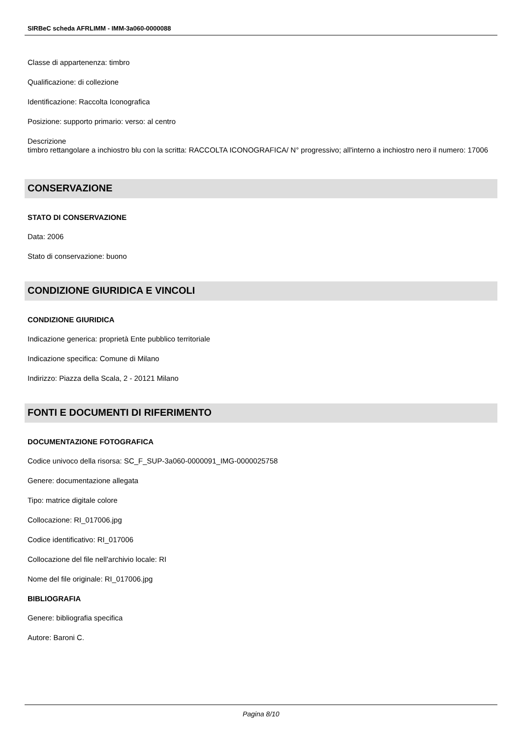SIRBeC scheda AFRLIMM - IMM-3a060-0000088
Classe di appartenenza: timbro
Qualificazione: di collezione
Identificazione: Raccolta Iconografica
Posizione: supporto primario: verso: al centro
Descrizione
timbro rettangolare a inchiostro blu con la scritta: RACCOLTA ICONOGRAFICA/ N° progressivo; all'interno a inchiostro nero il numero: 17006
CONSERVAZIONE
STATO DI CONSERVAZIONE
Data: 2006
Stato di conservazione: buono
CONDIZIONE GIURIDICA E VINCOLI
CONDIZIONE GIURIDICA
Indicazione generica: proprietà Ente pubblico territoriale
Indicazione specifica: Comune di Milano
Indirizzo: Piazza della Scala, 2 - 20121 Milano
FONTI E DOCUMENTI DI RIFERIMENTO
DOCUMENTAZIONE FOTOGRAFICA
Codice univoco della risorsa: SC_F_SUP-3a060-0000091_IMG-0000025758
Genere: documentazione allegata
Tipo: matrice digitale colore
Collocazione: RI_017006.jpg
Codice identificativo: RI_017006
Collocazione del file nell'archivio locale: RI
Nome del file originale: RI_017006.jpg
BIBLIOGRAFIA
Genere: bibliografia specifica
Autore: Baroni C.
Pagina 8/10